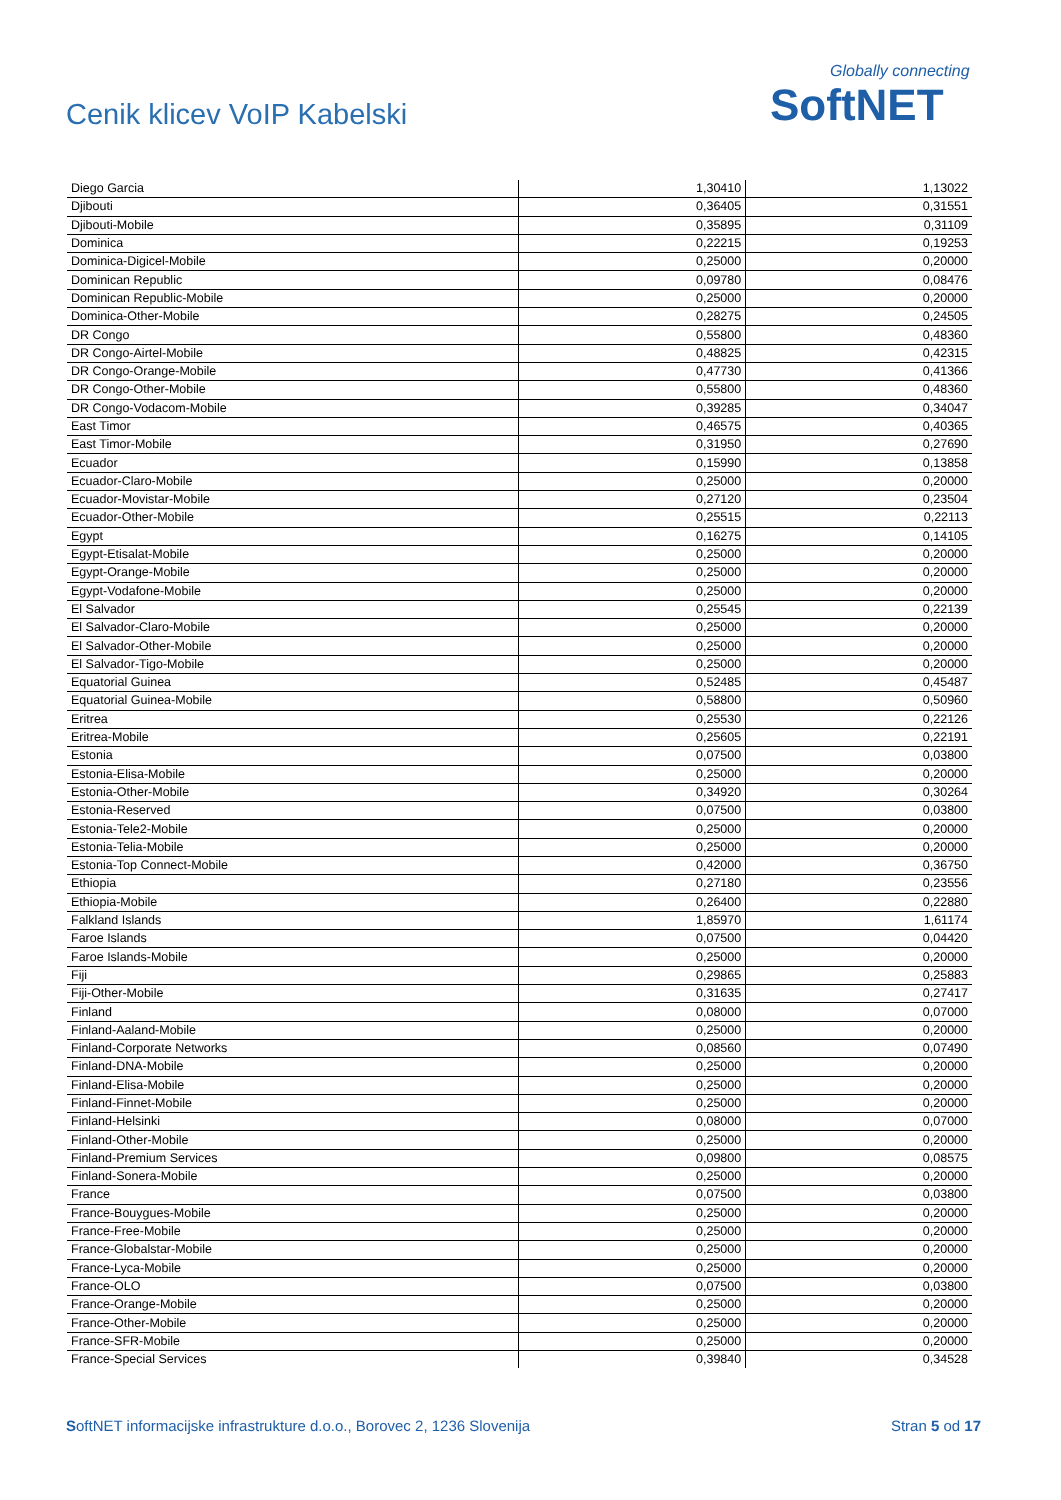Cenik klicev VoIP Kabelski
Globally connecting
SoftNET
| Diego Garcia | 1,30410 | 1,13022 |
| Djibouti | 0,36405 | 0,31551 |
| Djibouti-Mobile | 0,35895 | 0,31109 |
| Dominica | 0,22215 | 0,19253 |
| Dominica-Digicel-Mobile | 0,25000 | 0,20000 |
| Dominican Republic | 0,09780 | 0,08476 |
| Dominican Republic-Mobile | 0,25000 | 0,20000 |
| Dominica-Other-Mobile | 0,28275 | 0,24505 |
| DR Congo | 0,55800 | 0,48360 |
| DR Congo-Airtel-Mobile | 0,48825 | 0,42315 |
| DR Congo-Orange-Mobile | 0,47730 | 0,41366 |
| DR Congo-Other-Mobile | 0,55800 | 0,48360 |
| DR Congo-Vodacom-Mobile | 0,39285 | 0,34047 |
| East Timor | 0,46575 | 0,40365 |
| East Timor-Mobile | 0,31950 | 0,27690 |
| Ecuador | 0,15990 | 0,13858 |
| Ecuador-Claro-Mobile | 0,25000 | 0,20000 |
| Ecuador-Movistar-Mobile | 0,27120 | 0,23504 |
| Ecuador-Other-Mobile | 0,25515 | 0,22113 |
| Egypt | 0,16275 | 0,14105 |
| Egypt-Etisalat-Mobile | 0,25000 | 0,20000 |
| Egypt-Orange-Mobile | 0,25000 | 0,20000 |
| Egypt-Vodafone-Mobile | 0,25000 | 0,20000 |
| El Salvador | 0,25545 | 0,22139 |
| El Salvador-Claro-Mobile | 0,25000 | 0,20000 |
| El Salvador-Other-Mobile | 0,25000 | 0,20000 |
| El Salvador-Tigo-Mobile | 0,25000 | 0,20000 |
| Equatorial Guinea | 0,52485 | 0,45487 |
| Equatorial Guinea-Mobile | 0,58800 | 0,50960 |
| Eritrea | 0,25530 | 0,22126 |
| Eritrea-Mobile | 0,25605 | 0,22191 |
| Estonia | 0,07500 | 0,03800 |
| Estonia-Elisa-Mobile | 0,25000 | 0,20000 |
| Estonia-Other-Mobile | 0,34920 | 0,30264 |
| Estonia-Reserved | 0,07500 | 0,03800 |
| Estonia-Tele2-Mobile | 0,25000 | 0,20000 |
| Estonia-Telia-Mobile | 0,25000 | 0,20000 |
| Estonia-Top Connect-Mobile | 0,42000 | 0,36750 |
| Ethiopia | 0,27180 | 0,23556 |
| Ethiopia-Mobile | 0,26400 | 0,22880 |
| Falkland Islands | 1,85970 | 1,61174 |
| Faroe Islands | 0,07500 | 0,04420 |
| Faroe Islands-Mobile | 0,25000 | 0,20000 |
| Fiji | 0,29865 | 0,25883 |
| Fiji-Other-Mobile | 0,31635 | 0,27417 |
| Finland | 0,08000 | 0,07000 |
| Finland-Aaland-Mobile | 0,25000 | 0,20000 |
| Finland-Corporate Networks | 0,08560 | 0,07490 |
| Finland-DNA-Mobile | 0,25000 | 0,20000 |
| Finland-Elisa-Mobile | 0,25000 | 0,20000 |
| Finland-Finnet-Mobile | 0,25000 | 0,20000 |
| Finland-Helsinki | 0,08000 | 0,07000 |
| Finland-Other-Mobile | 0,25000 | 0,20000 |
| Finland-Premium Services | 0,09800 | 0,08575 |
| Finland-Sonera-Mobile | 0,25000 | 0,20000 |
| France | 0,07500 | 0,03800 |
| France-Bouygues-Mobile | 0,25000 | 0,20000 |
| France-Free-Mobile | 0,25000 | 0,20000 |
| France-Globalstar-Mobile | 0,25000 | 0,20000 |
| France-Lyca-Mobile | 0,25000 | 0,20000 |
| France-OLO | 0,07500 | 0,03800 |
| France-Orange-Mobile | 0,25000 | 0,20000 |
| France-Other-Mobile | 0,25000 | 0,20000 |
| France-SFR-Mobile | 0,25000 | 0,20000 |
| France-Special Services | 0,39840 | 0,34528 |
SoftNET informacijske infrastrukture d.o.o., Borovec 2, 1236 Slovenija Stran 5 od 17